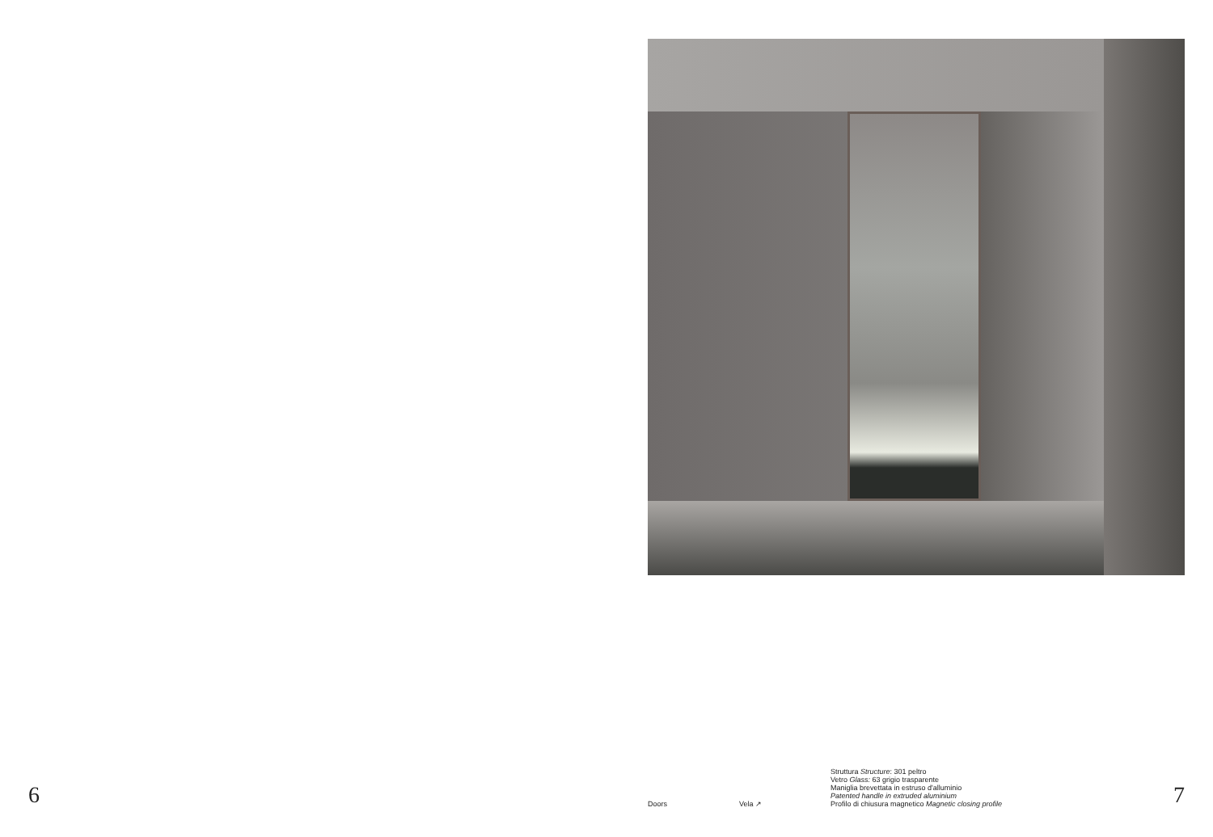6
Doors
Vela ↗
Struttura Structure: 301 peltro
Vetro Glass: 63 grigio trasparente
Maniglia brevettata in estruso d'alluminio
Patented handle in extruded aluminium
Profilo di chiusura magnetico Magnetic closing profile
7